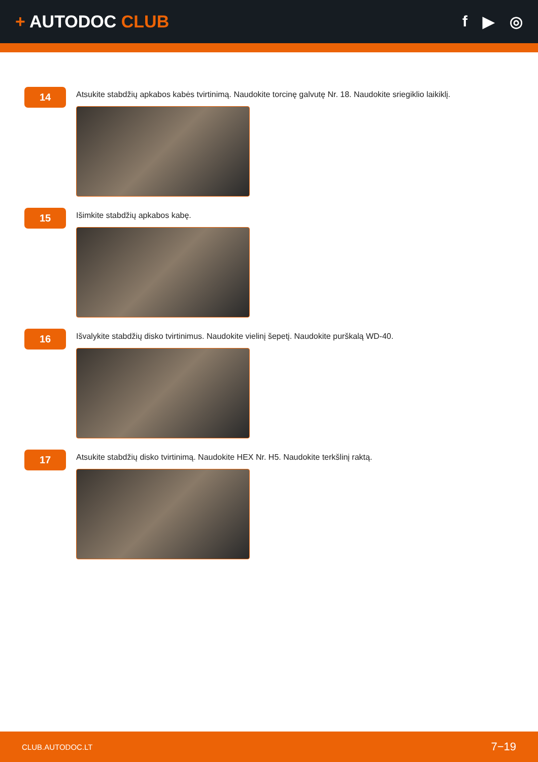+ AUTODOC CLUB f ▶ ◎
14
Atsukite stabdžių apkabos kabės tvirtinimą. Naudokite torcinę galvutę Nr. 18. Naudokite sriegiklio laikiklį.
15
Išimkite stabdžių apkabos kabę.
16
Išvalykite stabdžių disko tvirtinimus. Naudokite vielinį šepetį. Naudokite purškalą WD-40.
17
Atsukite stabdžių disko tvirtinimą. Naudokite HEX Nr. H5. Naudokite terkšlinį raktą.
CLUB.AUTODOC.LT 7−19